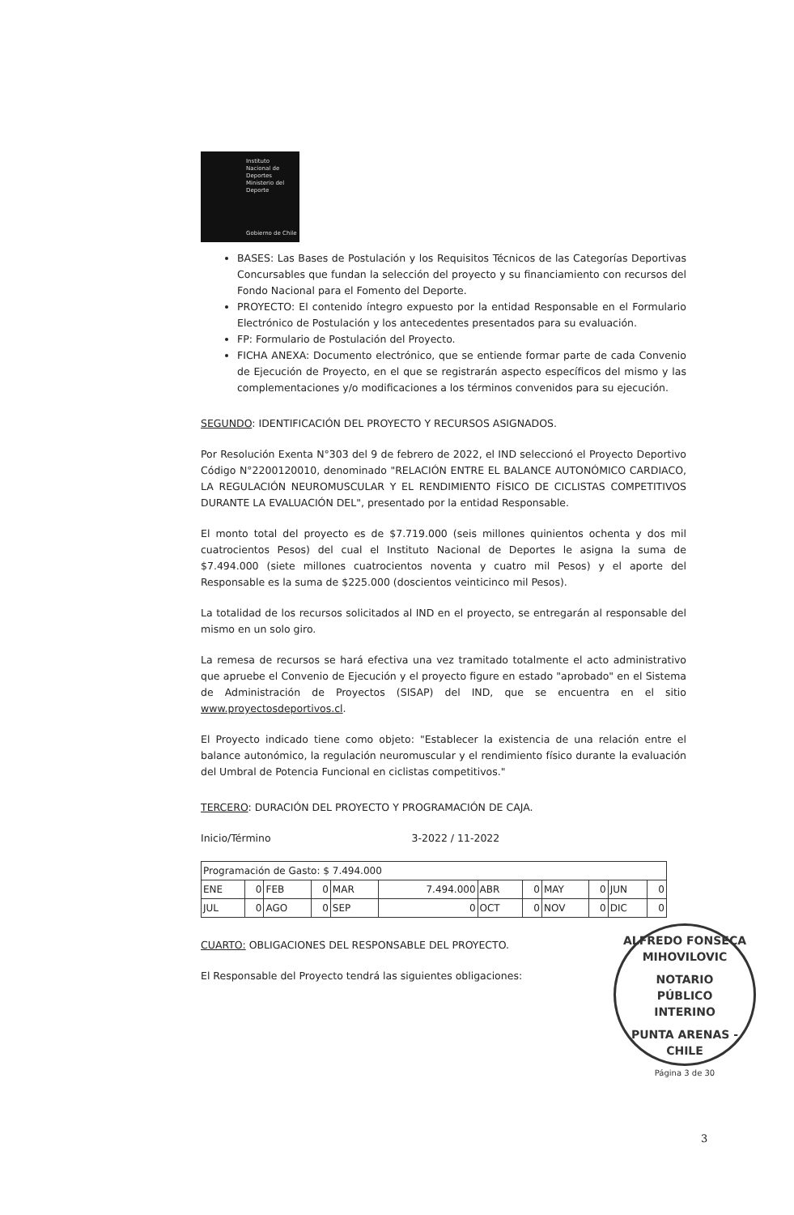Instituto
Nacional de
Deportes
Ministerio del Deporte
Gobierno de Chile
BASES: Las Bases de Postulación y los Requisitos Técnicos de las Categorías Deportivas Concursables que fundan la selección del proyecto y su financiamiento con recursos del Fondo Nacional para el Fomento del Deporte.
PROYECTO: El contenido íntegro expuesto por la entidad Responsable en el Formulario Electrónico de Postulación y los antecedentes presentados para su evaluación.
FP: Formulario de Postulación del Proyecto.
FICHA ANEXA: Documento electrónico, que se entiende formar parte de cada Convenio de Ejecución de Proyecto, en el que se registrarán aspecto específicos del mismo y las complementaciones y/o modificaciones a los términos convenidos para su ejecución.
SEGUNDO: IDENTIFICACIÓN DEL PROYECTO Y RECURSOS ASIGNADOS.
Por Resolución Exenta N°303 del 9 de febrero de 2022, el IND seleccionó el Proyecto Deportivo Código N°2200120010, denominado "RELACIÓN ENTRE EL BALANCE AUTONÓMICO CARDIACO, LA REGULACIÓN NEUROMUSCULAR Y EL RENDIMIENTO FÍSICO DE CICLISTAS COMPETITIVOS DURANTE LA EVALUACIÓN DEL", presentado por la entidad Responsable.
El monto total del proyecto es de $7.719.000 (seis millones quinientos ochenta y dos mil cuatrocientos Pesos) del cual el Instituto Nacional de Deportes le asigna la suma de $7.494.000 (siete millones cuatrocientos noventa y cuatro mil Pesos) y el aporte del Responsable es la suma de $225.000 (doscientos veinticinco mil Pesos).
La totalidad de los recursos solicitados al IND en el proyecto, se entregarán al responsable del mismo en un solo giro.
La remesa de recursos se hará efectiva una vez tramitado totalmente el acto administrativo que apruebe el Convenio de Ejecución y el proyecto figure en estado "aprobado" en el Sistema de Administración de Proyectos (SISAP) del IND, que se encuentra en el sitio www.proyectosdeportivos.cl.
El Proyecto indicado tiene como objeto: "Establecer la existencia de una relación entre el balance autonómico, la regulación neuromuscular y el rendimiento físico durante la evaluación del Umbral de Potencia Funcional en ciclistas competitivos."
TERCERO: DURACIÓN DEL PROYECTO Y PROGRAMACIÓN DE CAJA.
Inicio/Término 3-2022 / 11-2022
| Programación de Gasto: $ 7.494.000 | | | | | | | | | | | |
| ENE | 0 | FEB | 0 | MAR | 7.494.000 | ABR | 0 | MAY | 0 | JUN | 0 |
| JUL | 0 | AGO | 0 | SEP | 0 | OCT | 0 | NOV | 0 | DIC | 0 |
CUARTO: OBLIGACIONES DEL RESPONSABLE DEL PROYECTO.
El Responsable del Proyecto tendrá las siguientes obligaciones:
ALFREDO FONSECA MIHOVILOVIC
NOTARIO
PÚBLICO
INTERINO
PUNTA ARENAS - CHILE
Página 3 de 30
3